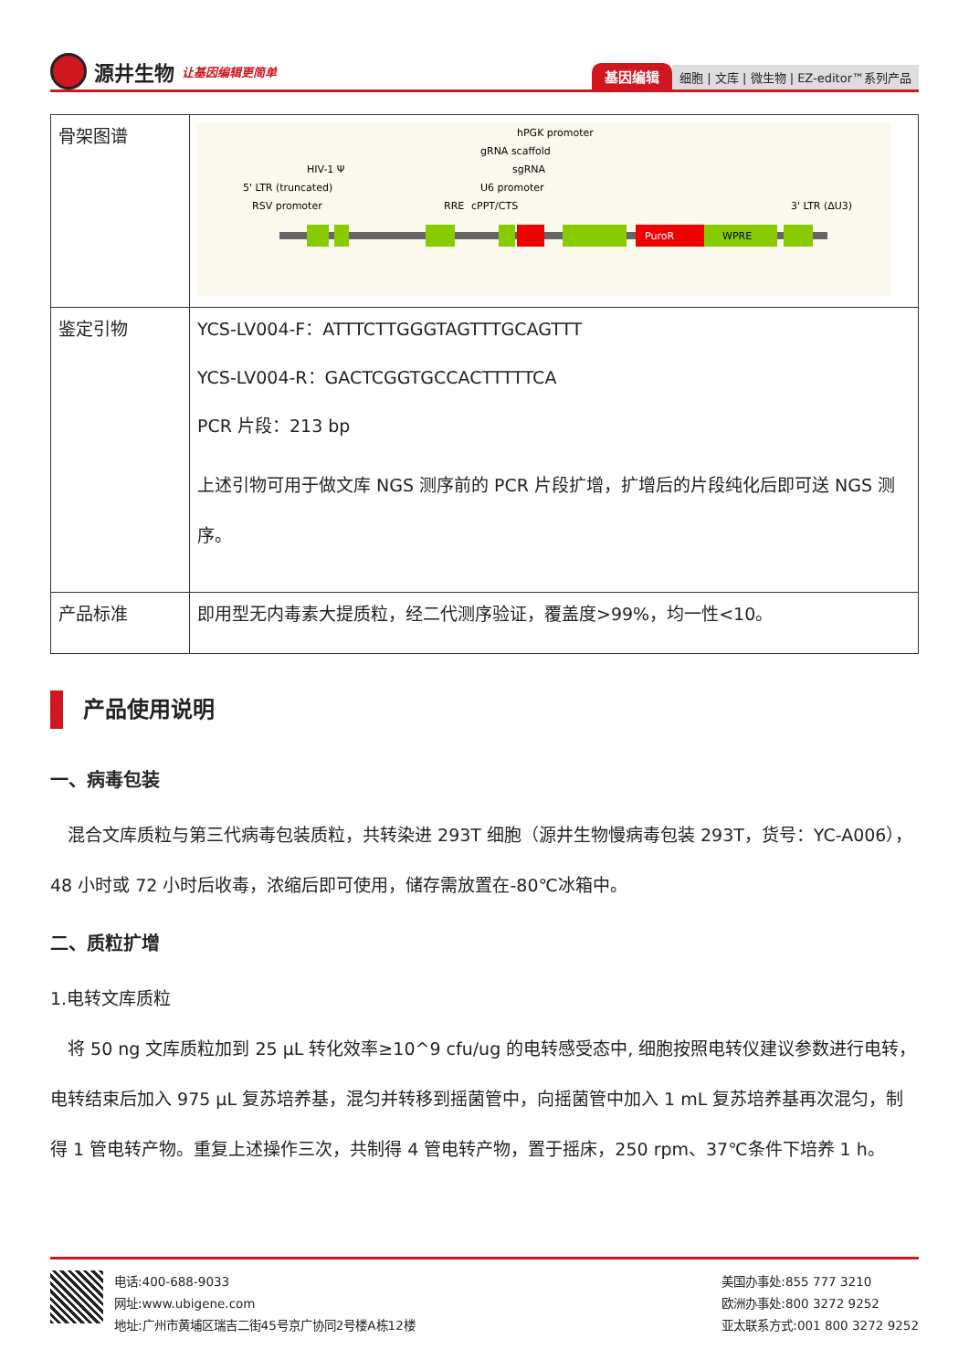源井生物 让基因编辑更简单
基因编辑 细胞 | 文库 | 微生物 | EZ-editor™系列产品
| 骨架图谱 | 5' LTR (truncated) RSV promoter HIV-1 Ψ RRE cPPT/CTS U6 promoter sgRNA gRNA scaffold hPGK promoter 3' LTR (ΔU3) PuroR WPRE |
| 鉴定引物 | YCS-LV004-F：ATTTCTTGGGTAGTTTGCAGTTT YCS-LV004-R：GACTCGGTGCCACTTTTTCA PCR 片段：213 bp 上述引物可用于做文库 NGS 测序前的 PCR 片段扩增，扩增后的片段纯化后即可送 NGS 测序。 |
| 产品标准 | 即用型无内毒素大提质粒，经二代测序验证，覆盖度>99%，均一性<10。 |
产品使用说明
一、病毒包装
　混合文库质粒与第三代病毒包装质粒，共转染进 293T 细胞（源井生物慢病毒包装 293T，货号：YC-A006），48 小时或 72 小时后收毒，浓缩后即可使用，储存需放置在-80℃冰箱中。
二、质粒扩增
1.电转文库质粒
　将 50 ng 文库质粒加到 25 μL 转化效率≥10^9 cfu/ug 的电转感受态中, 细胞按照电转仪建议参数进行电转，电转结束后加入 975 μL 复苏培养基，混匀并转移到摇菌管中，向摇菌管中加入 1 mL 复苏培养基再次混匀，制得 1 管电转产物。重复上述操作三次，共制得 4 管电转产物，置于摇床，250 rpm、37℃条件下培养 1 h。
电话:400-688-9033
网址:www.ubigene.com
地址:广州市黄埔区瑞吉二街45号京广协同2号楼A栋12楼
美国办事处:855 777 3210
欧洲办事处:800 3272 9252
亚太联系方式:001 800 3272 9252